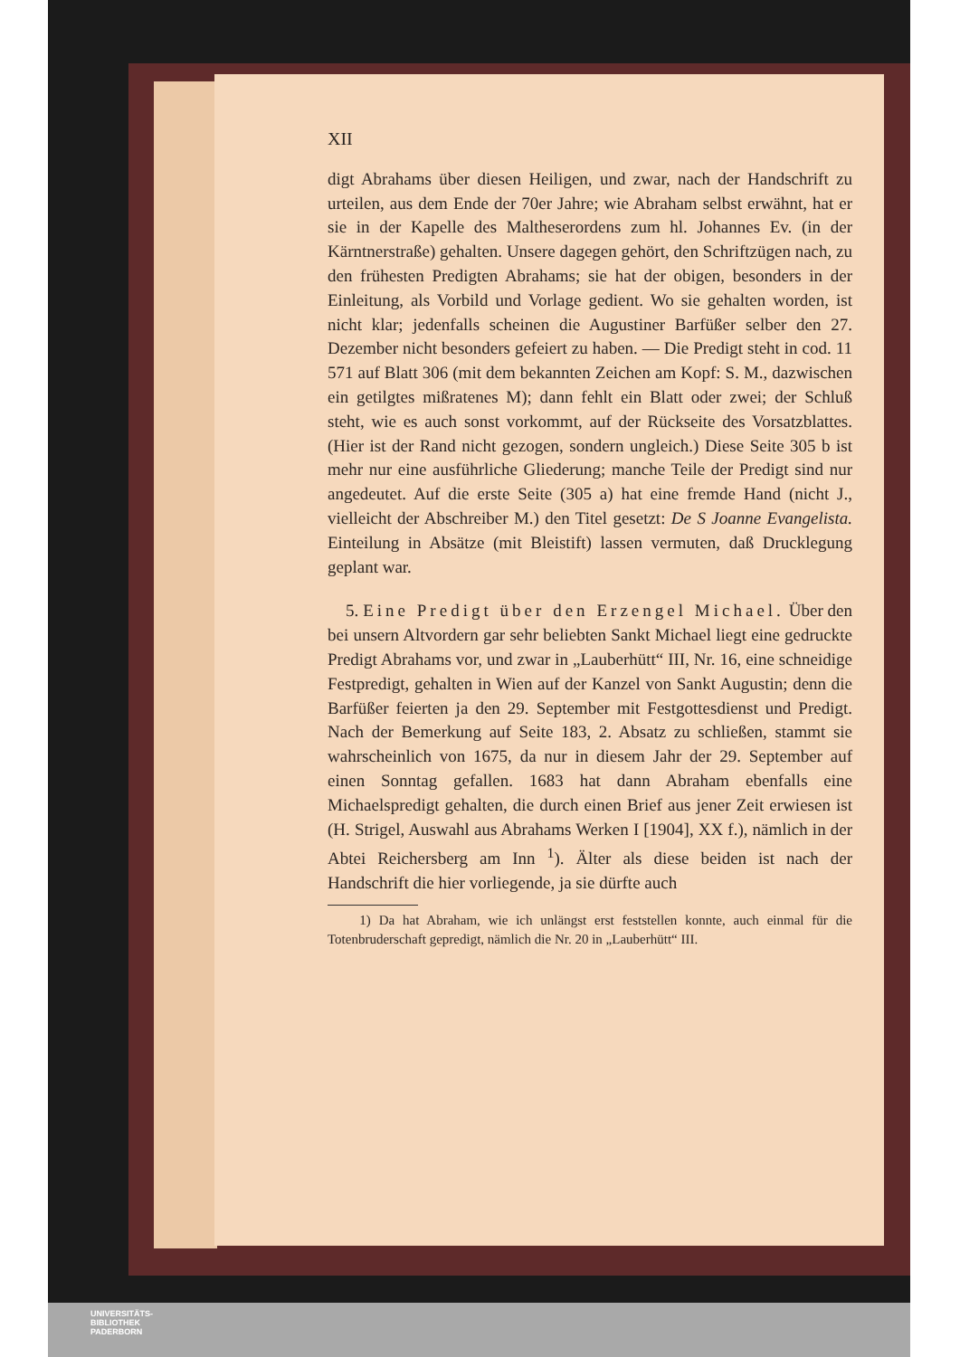XII
digt Abrahams über diesen Heiligen, und zwar, nach der Handschrift zu urteilen, aus dem Ende der 70er Jahre; wie Abraham selbst erwähnt, hat er sie in der Kapelle des Maltheserordens zum hl. Johannes Ev. (in der Kärntnerstraße) gehalten. Unsere dagegen gehört, den Schriftzügen nach, zu den frühesten Predigten Abrahams; sie hat der obigen, besonders in der Einleitung, als Vorbild und Vorlage gedient. Wo sie gehalten worden, ist nicht klar; jedenfalls scheinen die Augustiner Barfüßer selber den 27. Dezember nicht besonders gefeiert zu haben. — Die Predigt steht in cod. 11 571 auf Blatt 306 (mit dem bekannten Zeichen am Kopf: S. M., dazwischen ein getilgtes mißratenes M); dann fehlt ein Blatt oder zwei; der Schluß steht, wie es auch sonst vorkommt, auf der Rückseite des Vorsatzblattes. (Hier ist der Rand nicht gezogen, sondern ungleich.) Diese Seite 305 b ist mehr nur eine ausführliche Gliederung; manche Teile der Predigt sind nur angedeutet. Auf die erste Seite (305 a) hat eine fremde Hand (nicht J., vielleicht der Abschreiber M.) den Titel gesetzt: De S Joanne Evangelista. Einteilung in Absätze (mit Bleistift) lassen vermuten, daß Drucklegung geplant war.
5. Eine Predigt über den Erzengel Michael. Über den bei unsern Altvordern gar sehr beliebten Sankt Michael liegt eine gedruckte Predigt Abrahams vor, und zwar in „Lauberhütt“ III, Nr. 16, eine schneidige Festpredigt, gehalten in Wien auf der Kanzel von Sankt Augustin; denn die Barfüßer feierten ja den 29. September mit Festgottesdienst und Predigt. Nach der Bemerkung auf Seite 183, 2. Absatz zu schließen, stammt sie wahrscheinlich von 1675, da nur in diesem Jahr der 29. September auf einen Sonntag gefallen. 1683 hat dann Abraham ebenfalls eine Michaelspredigt gehalten, die durch einen Brief aus jener Zeit erwiesen ist (H. Strigel, Auswahl aus Abrahams Werken I [1904], XX f.), nämlich in der Abtei Reichersberg am Inn <sup>1</sup>). Älter als diese beiden ist nach der Handschrift die hier vorliegende, ja sie dürfte auch
1) Da hat Abraham, wie ich unlängst erst feststellen konnte, auch einmal für die Totenbruderschaft gepredigt, nämlich die Nr. 20 in „Lauberhütt“ III.
UNIVERSITÄTS-
BIBLIOTHEK
PADERBORN